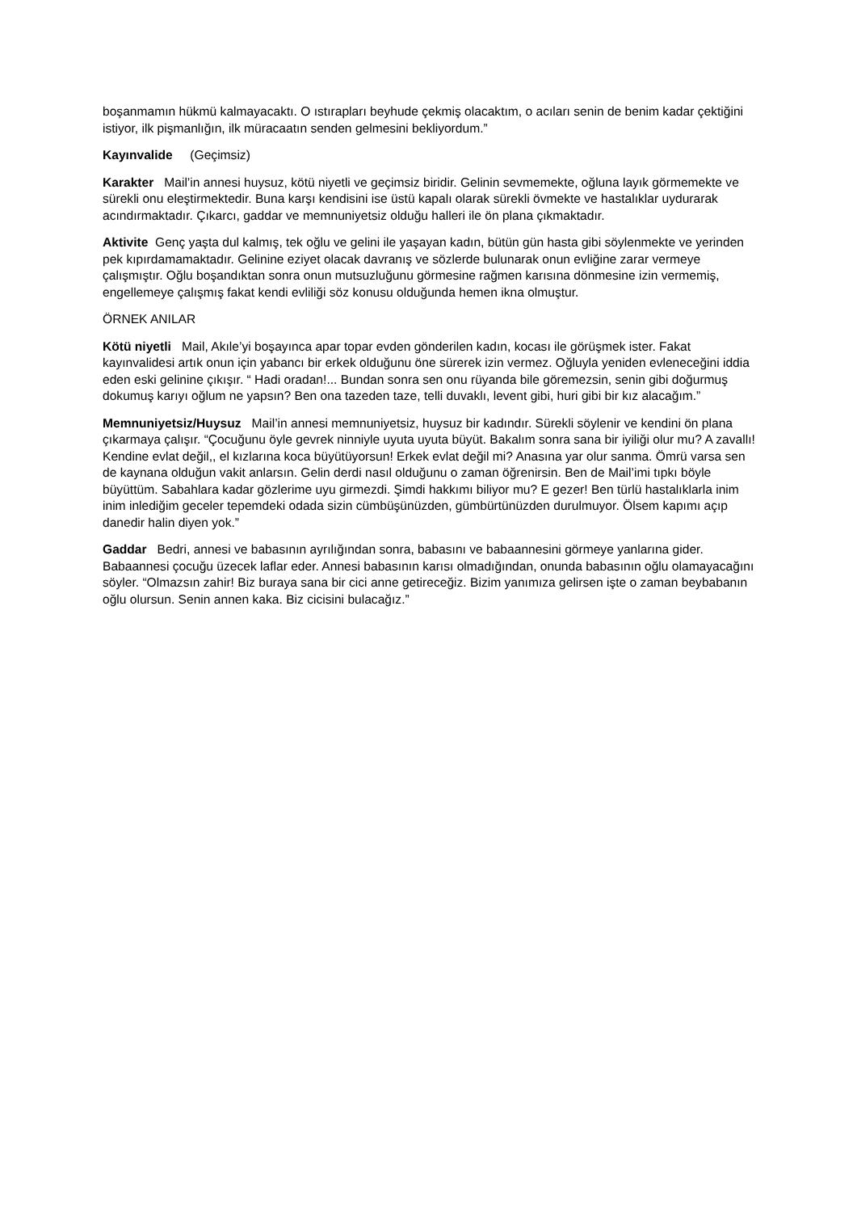boşanmamın hükmü kalmayacaktı. O ıstırapları beyhude çekmiş olacaktım, o acıları senin de benim kadar çektiğini istiyor, ilk pişmanlığın, ilk müracaatın senden gelmesini bekliyordum.”
Kayınvalide (Geçimsiz)
Karakter Mail’in annesi huysuz, kötü niyetli ve geçimsiz biridir. Gelinin sevmemekte, oğluna layık görmemekte ve sürekli onu eleştirmektedir. Buna karşı kendisini ise üstü kapalı olarak sürekli övmekte ve hastalıklar uydurarak acındırmaktadır. Çıkarcı, gaddar ve memnuniyetsiz olduğu halleri ile ön plana çıkmaktadır.
Aktivite Genç yaşta dul kalmış, tek oğlu ve gelini ile yaşayan kadın, bütün gün hasta gibi söylenmekte ve yerinden pek kıpırdamamaktadır. Gelinine eziyet olacak davranış ve sözlerde bulunarak onun evliğine zarar vermeye çalışmıştır. Oğlu boşandıktan sonra onun mutsuzluğunu görmesine rağmen karısına dönmesine izin vermemiş, engellemeye çalışmış fakat kendi evliliği söz konusu olduğunda hemen ikna olmuştur.
ÖRNEK ANILAR
Kötü niyetli Mail, Akıle’yi boşayınca apar topar evden gönderilen kadın, kocası ile görüşmek ister. Fakat kayınvalidesi artık onun için yabancı bir erkek olduğunu öne sürerek izin vermez. Oğluyla yeniden evleneceğini iddia eden eski gelinine çıkışır. “ Hadi oradan!... Bundan sonra sen onu rüyanda bile göremezsin, senin gibi doğurmuş dokumuş karıyı oğlum ne yapsın? Ben ona tazeden taze, telli duvaklı, levent gibi, huri gibi bir kız alacağım.”
Memnuniyetsiz/Huysuz Mail’in annesi memnuniyetsiz, huysuz bir kadındır. Sürekli söylenir ve kendini ön plana çıkarmaya çalışır. “Çocuğunu öyle gevrek ninniyle uyuta uyuta büyüt. Bakalım sonra sana bir iyiliği olur mu? A zavallı! Kendine evlat değil,, el kızlarına koca büyütüyorsun! Erkek evlat değil mi? Anasına yar olur sanma. Ömrü varsa sen de kaynana olduğun vakit anlarsın. Gelin derdi nasıl olduğunu o zaman öğrenirsin. Ben de Mail’imi tıpkı böyle büyüttüm. Sabahlara kadar gözlerime uyu girmezdi. Şimdi hakkımı biliyor mu? E gezer! Ben türlü hastalıklarla inim inim inlediğim geceler tepemdeki odada sizin cümbüşünüzden, gümbürtünüzden durulmuyor. Ölsem kapımı açıp danedir halin diyen yok.”
Gaddar Bedri, annesi ve babasının ayrılığından sonra, babasını ve babaannesini görmeye yanlarına gider. Babaannesi çocuğu üzecek laflar eder. Annesi babasının karısı olmadığından, onunda babasının oğlu olamayacağını söyler. “Olmazsın zahir! Biz buraya sana bir cici anne getireceğiz. Bizim yanımıza gelirsen işte o zaman beybabanın oğlu olursun. Senin annen kaka. Biz cicisini bulacağız.”